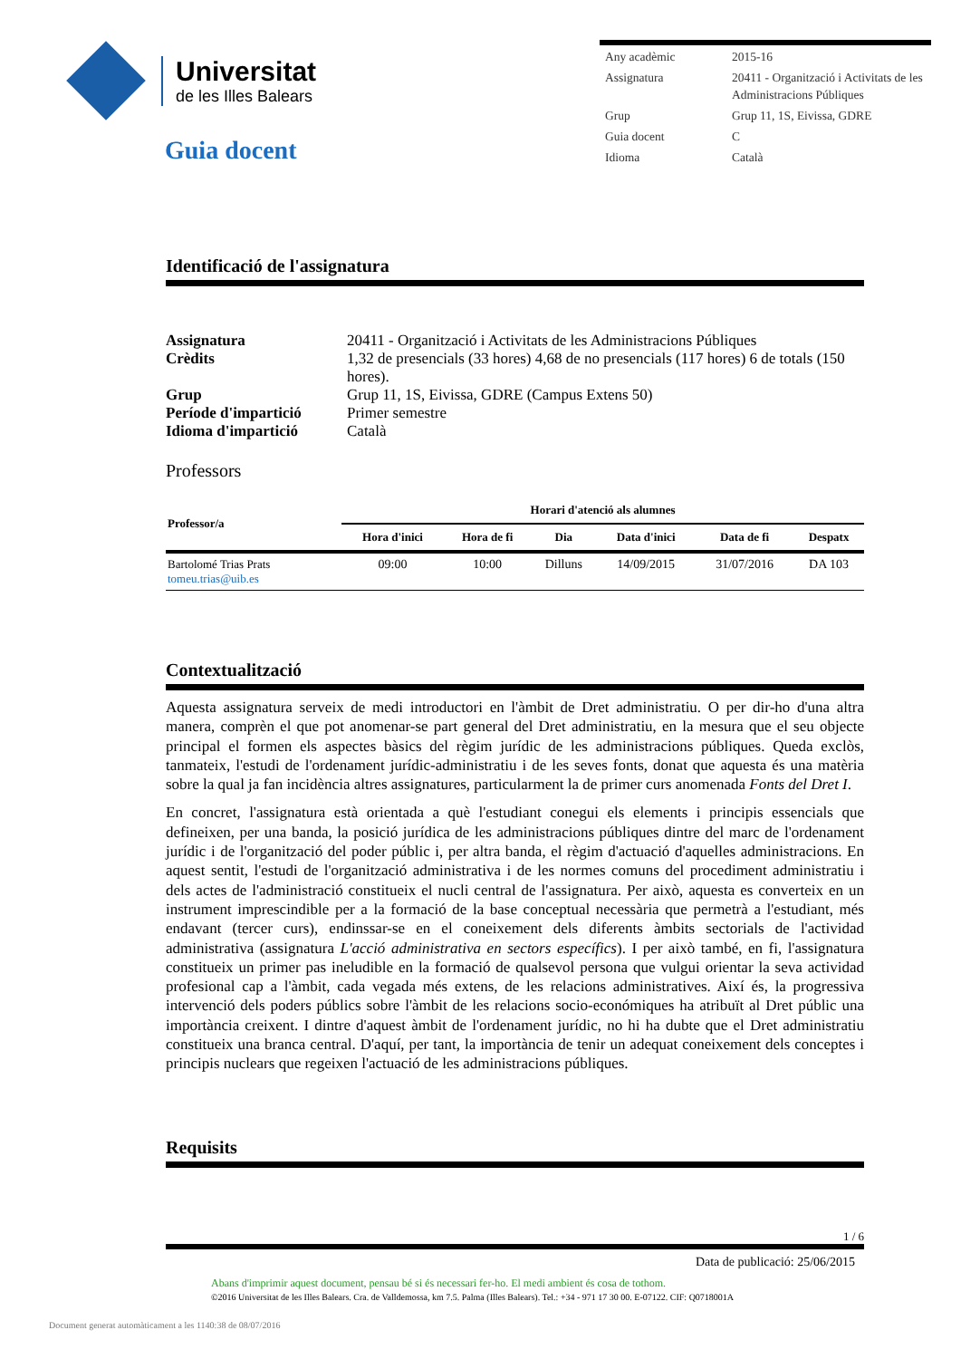Universitat
de les Illes Balears
Guia docent
| Any acadèmic | 2015-16 |
| Assignatura | 20411 - Organització i Activitats de les Administracions Públiques |
| Grup | Grup 11, 1S, Eivissa, GDRE |
| Guia docent | C |
| Idioma | Català |
Identificació de l'assignatura
| Assignatura | 20411 - Organització i Activitats de les Administracions Públiques |
| Crèdits | 1,32 de presencials (33 hores) 4,68 de no presencials (117 hores) 6 de totals (150 hores). |
| Grup | Grup 11, 1S, Eivissa, GDRE (Campus Extens 50) |
| Període d'impartició | Primer semestre |
| Idioma d'impartició | Català |
Professors
| Professor/a | Horari d'atenció als alumnes | | | | | |
| --- | --- | --- | --- | --- | --- | --- |
| | Hora d'inici | Hora de fi | Dia | Data d'inici | Data de fi | Despatx |
| Bartolomé Trias Prats tomeu.trias@uib.es | 09:00 | 10:00 | Dilluns | 14/09/2015 | 31/07/2016 | DA 103 |
Contextualització
Aquesta assignatura serveix de medi introductori en l'àmbit de Dret administratiu. O per dir-ho d'una altra manera, comprèn el que pot anomenar-se part general del Dret administratiu, en la mesura que el seu objecte principal el formen els aspectes bàsics del règim jurídic de les administracions públiques. Queda exclòs, tanmateix, l'estudi de l'ordenament jurídic-administratiu i de les seves fonts, donat que aquesta és una matèria sobre la qual ja fan incidència altres assignatures, particularment la de primer curs anomenada Fonts del Dret I.
En concret, l'assignatura està orientada a què l'estudiant conegui els elements i principis essencials que defineixen, per una banda, la posició jurídica de les administracions públiques dintre del marc de l'ordenament jurídic i de l'organització del poder públic i, per altra banda, el règim d'actuació d'aquelles administracions. En aquest sentit, l'estudi de l'organització administrativa i de les normes comuns del procediment administratiu i dels actes de l'administració constitueix el nucli central de l'assignatura. Per això, aquesta es converteix en un instrument imprescindible per a la formació de la base conceptual necessària que permetrà a l'estudiant, més endavant (tercer curs), endinssar-se en el coneixement dels diferents àmbits sectorials de l'actividad administrativa (assignatura L'acció administrativa en sectors específics). I per això també, en fi, l'assignatura constitueix un primer pas ineludible en la formació de qualsevol persona que vulgui orientar la seva actividad profesional cap a l'àmbit, cada vegada més extens, de les relacions administratives. Així és, la progressiva intervenció dels poders públics sobre l'àmbit de les relacions socio-económiques ha atribuït al Dret públic una importància creixent. I dintre d'aquest àmbit de l'ordenament jurídic, no hi ha dubte que el Dret administratiu constitueix una branca central. D'aquí, per tant, la importància de tenir un adequat coneixement dels conceptes i principis nuclears que regeixen l'actuació de les administracions públiques.
Requisits
1 / 6
Data de publicació: 25/06/2015
Abans d'imprimir aquest document, pensau bé si és necessari fer-ho. El medi ambient és cosa de tothom.
©2016 Universitat de les Illes Balears. Cra. de Valldemossa, km 7.5. Palma (Illes Balears). Tel.: +34 - 971 17 30 00. E-07122. CIF: Q0718001A
Document generat automàticament a les 1140:38 de 08/07/2016